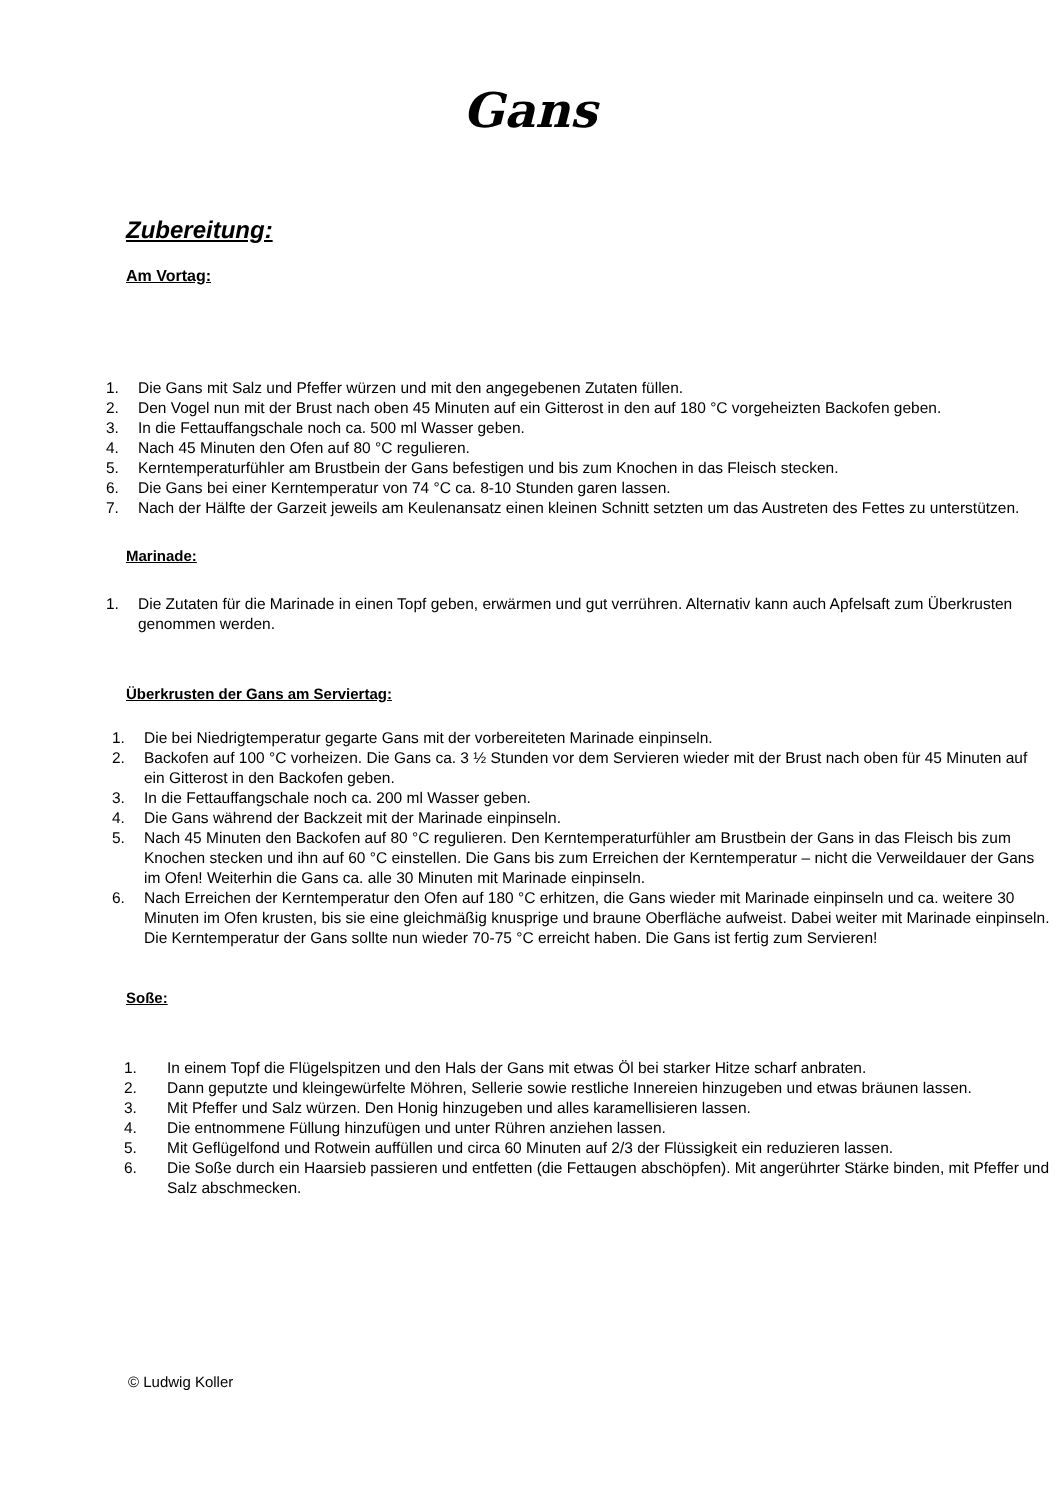Gans
Zubereitung:
Am Vortag:
1. Die Gans mit Salz und Pfeffer würzen und mit den angegebenen Zutaten füllen.
2. Den Vogel nun mit der Brust nach oben 45 Minuten auf ein Gitterost in den auf 180 °C vorgeheizten Backofen geben.
3. In die Fettauffangschale noch ca. 500 ml Wasser geben.
4. Nach 45 Minuten den Ofen auf 80 °C regulieren.
5. Kerntemperaturfühler am Brustbein der Gans befestigen und bis zum Knochen in das Fleisch stecken.
6. Die Gans bei einer Kerntemperatur von 74 °C ca. 8-10 Stunden garen lassen.
7. Nach der Hälfte der Garzeit jeweils am Keulenansatz einen kleinen Schnitt setzten um das Austreten des Fettes zu unterstützen.
Marinade:
1. Die Zutaten für die Marinade in einen Topf geben, erwärmen und gut verrühren. Alternativ kann auch Apfelsaft zum Überkrusten genommen werden.
Überkrusten der Gans am Serviertag:
1. Die bei Niedrigtemperatur gegarte Gans mit der vorbereiteten Marinade einpinseln.
2. Backofen auf 100 °C vorheizen. Die Gans ca. 3 ½ Stunden vor dem Servieren wieder mit der Brust nach oben für 45 Minuten auf ein Gitterost in den Backofen geben.
3. In die Fettauffangschale noch ca. 200 ml Wasser geben.
4. Die Gans während der Backzeit mit der Marinade einpinseln.
5. Nach 45 Minuten den Backofen auf 80 °C regulieren. Den Kerntemperaturfühler am Brustbein der Gans in das Fleisch bis zum Knochen stecken und ihn auf 60 °C einstellen. Die Gans bis zum Erreichen der Kerntemperatur – nicht die Verweildauer der Gans im Ofen! Weiterhin die Gans ca. alle 30 Minuten mit Marinade einpinseln.
6. Nach Erreichen der Kerntemperatur den Ofen auf 180 °C erhitzen, die Gans wieder mit Marinade einpinseln und ca. weitere 30 Minuten im Ofen krusten, bis sie eine gleichmäßig knusprige und braune Oberfläche aufweist. Dabei weiter mit Marinade einpinseln. Die Kerntemperatur der Gans sollte nun wieder 70-75 °C erreicht haben. Die Gans ist fertig zum Servieren!
Soße:
1. In einem Topf die Flügelspitzen und den Hals der Gans mit etwas Öl bei starker Hitze scharf anbraten.
2. Dann geputzte und kleingewürfelte Möhren, Sellerie sowie restliche Innereien hinzugeben und etwas bräunen lassen.
3. Mit Pfeffer und Salz würzen. Den Honig hinzugeben und alles karamellisieren lassen.
4. Die entnommene Füllung hinzufügen und unter Rühren anziehen lassen.
5. Mit Geflügelfond und Rotwein auffüllen und circa 60 Minuten auf 2/3 der Flüssigkeit ein reduzieren lassen.
6. Die Soße durch ein Haarsieb passieren und entfetten (die Fettaugen abschöpfen). Mit angerührter Stärke binden, mit Pfeffer und Salz abschmecken.
© Ludwig Koller